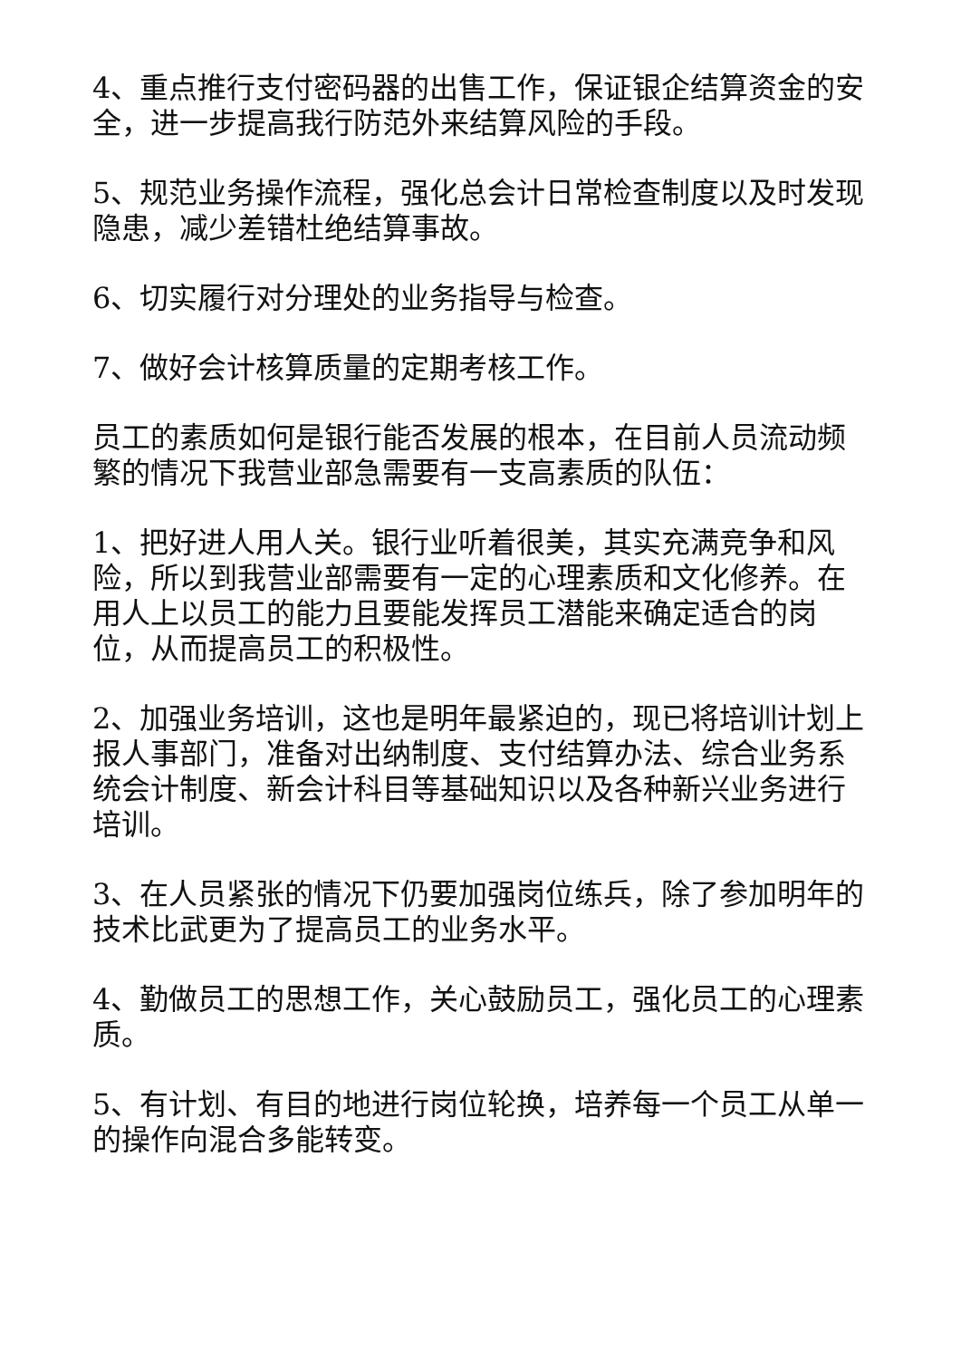4、重点推行支付密码器的出售工作，保证银企结算资金的安全，进一步提高我行防范外来结算风险的手段。
5、规范业务操作流程，强化总会计日常检查制度以及时发现隐患，减少差错杜绝结算事故。
6、切实履行对分理处的业务指导与检查。
7、做好会计核算质量的定期考核工作。
员工的素质如何是银行能否发展的根本，在目前人员流动频繁的情况下我营业部急需要有一支高素质的队伍：
1、把好进人用人关。银行业听着很美，其实充满竞争和风险，所以到我营业部需要有一定的心理素质和文化修养。在用人上以员工的能力且要能发挥员工潜能来确定适合的岗位，从而提高员工的积极性。
2、加强业务培训，这也是明年最紧迫的，现已将培训计划上报人事部门，准备对出纳制度、支付结算办法、综合业务系统会计制度、新会计科目等基础知识以及各种新兴业务进行培训。
3、在人员紧张的情况下仍要加强岗位练兵，除了参加明年的技术比武更为了提高员工的业务水平。
4、勤做员工的思想工作，关心鼓励员工，强化员工的心理素质。
5、有计划、有目的地进行岗位轮换，培养每一个员工从单一的操作向混合多能转变。